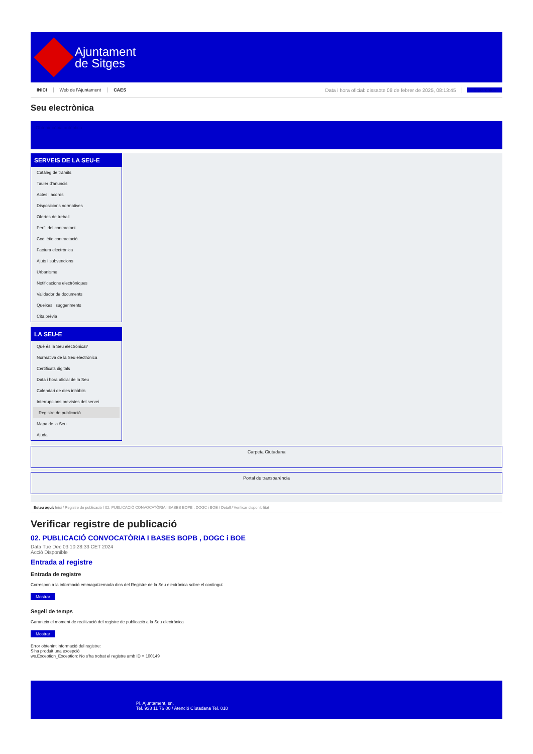Ajuntament
de Sitges
INICI Web de l'Ajuntament CAES Data i hora oficial: dissabte 08 de febrer de 2025, 08:13:45 Electrònica
Seu electrònica
Obtenir còpia autèntica
SERVEIS DE LA SEU-E
Catàleg de tràmits
Tauler d'anuncis
Actes i acords
Disposicions normatives
Ofertes de treball
Perfil del contractant
Codi ètic contractació
Factura electrònica
Ajuts i subvencions
Urbanisme
Notificacions electròniques
Validador de documents
Queixes i suggeriments
Cita prèvia
LA SEU-E
Què és la Seu electrònica?
Normativa de la Seu electrònica
Certificats digitals
Data i hora oficial de la Seu
Calendari de dies inhàbils
Interrupcions previstes del servei
Registre de publicació
Mapa de la Seu
Ajuda
Carpeta Ciutadana
Portal de transparència
Esteu aquí: Inici / Registre de publicació / 02. PUBLICACIÓ CONVOCATÒRIA I BASES BOPB , DOGC i BOE / Detall / Verificar disponibilitat
Verificar registre de publicació
02. PUBLICACIÓ CONVOCATÒRIA I BASES BOPB , DOGC i BOE
Data Tue Dec 03 10:28:33 CET 2024
Acció Disponible
Entrada al registre
Entrada de registre
Correspon a la informació emmagatzemada dins del Registre de la Seu electrònica sobre el contingut
Mostrar
Segell de temps
Garanteix el moment de realització del registre de publicació a la Seu electrònica
Mostrar
Error obtenint informació del registre:
S'ha produit una excepció
ws.Exception_Exception: No s'ha trobat el registre amb ID = 100149
Pl. Ajuntament, sn.
Tel. 938 11 76 00 / Atenció Ciutadana Tel. 010